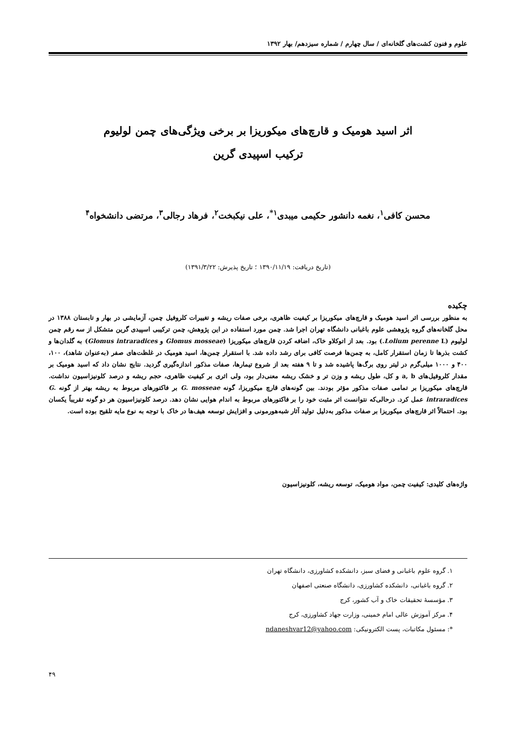علوم و فنون کشت‌های گلخانه‌ای / سال چهارم / شماره سیزدهم/ بهار ۱۳۹۲
اثر اسید هومیک و قارچ‌های میکوریزا بر برخی ویژگی‌های چمن لولیوم
ترکیب اسپیدی گرین
محسن کافی<sup>۱</sup>، نغمه دانشور حکیمی میبدی<sup>۱*</sup>، علی نیکبخت<sup>۲</sup>، فرهاد رجالی<sup>۳</sup>، مرتضی دانشخواه<sup>۴</sup>
(تاریخ دریافت: ۱۳۹۰/۱۱/۱۹ ؛ تاریخ پذیرش: ۱۳۹۱/۳/۲۲)
چکیده
به منظور بررسی اثر اسید هومیک و قارچ‌های میکوریزا بر کیفیت ظاهری، برخی صفات ریشه و تغییرات کلروفیل چمن، آزمایشی در بهار و تابستان ۱۳۸۸ در محل گلخانه‌های گروه پژوهشی علوم باغبانی دانشگاه تهران اجرا شد. چمن مورد استفاده در این پژوهش، چمن ترکیبی اسپیدی گرین متشکل از سه رقم چمن لولیوم (Lolium perenne L.) بود. بعد از اتوکلاو خاک، اضافه کردن قارچ‌های میکوریزا (Glomus mosseae و Glomus intraradices) به گلدان‌ها و کشت بذرها تا زمان استقرار کامل، به چمن‌ها فرصت کافی برای رشد داده شد. با استقرار چمن‌ها، اسید هومیک در غلظت‌های صفر (به‌عنوان شاهد)، ۱۰۰، ۴۰۰ و ۱۰۰۰ میلی‌گرم در لیتر روی برگ‌ها پاشیده شد و تا ۹ هفته بعد از شروع تیمارها، صفات مذکور اندازه‌گیری گردید. نتایج نشان داد که اسید هومیک بر مقدار کلروفیل‌های a, b و کل، طول ریشه و وزن تر و خشک ریشه معنی‌دار بود، ولی اثری بر کیفیت ظاهری، حجم ریشه و درصد کلونیزاسیون نداشت. قارچ‌های میکوریزا بر تمامی صفات مذکور مؤثر بودند. بین گونه‌های قارچ میکوریزا، گونه G. mosseae بر فاکتورهای مربوط به ریشه بهتر از گونه G. intraradices عمل کرد. درحالی‌که نتوانست اثر مثبت خود را بر فاکتورهای مربوط به اندام هوایی نشان دهد. درصد کلونیزاسیون هر دو گونه تقریباً یکسان بود. احتمالاً اثر قارچ‌های میکوریزا بر صفات مذکور به‌دلیل تولید آثار شبه‌هورمونی و افزایش توسعه هیف‌ها در خاک با توجه به نوع مایه تلقیح بوده است.
واژه‌های کلیدی: کیفیت چمن، مواد هومیک، توسعه ریشه، کلونیزاسیون
۱. گروه علوم باغبانی و فضای سبز، دانشکده کشاورزی، دانشگاه تهران
۲. گروه باغبانی، دانشکده کشاورزی، دانشگاه صنعتی اصفهان
۳. مؤسسهٔ تحقیقات خاک و آب کشور، کرج
۴. مرکز آموزش عالی امام خمینی، وزارت جهاد کشاورزی، کرج
*: مسئول مکاتبات، پست الکترونیکی: ndaneshvar12@yahoo.com
۴۹